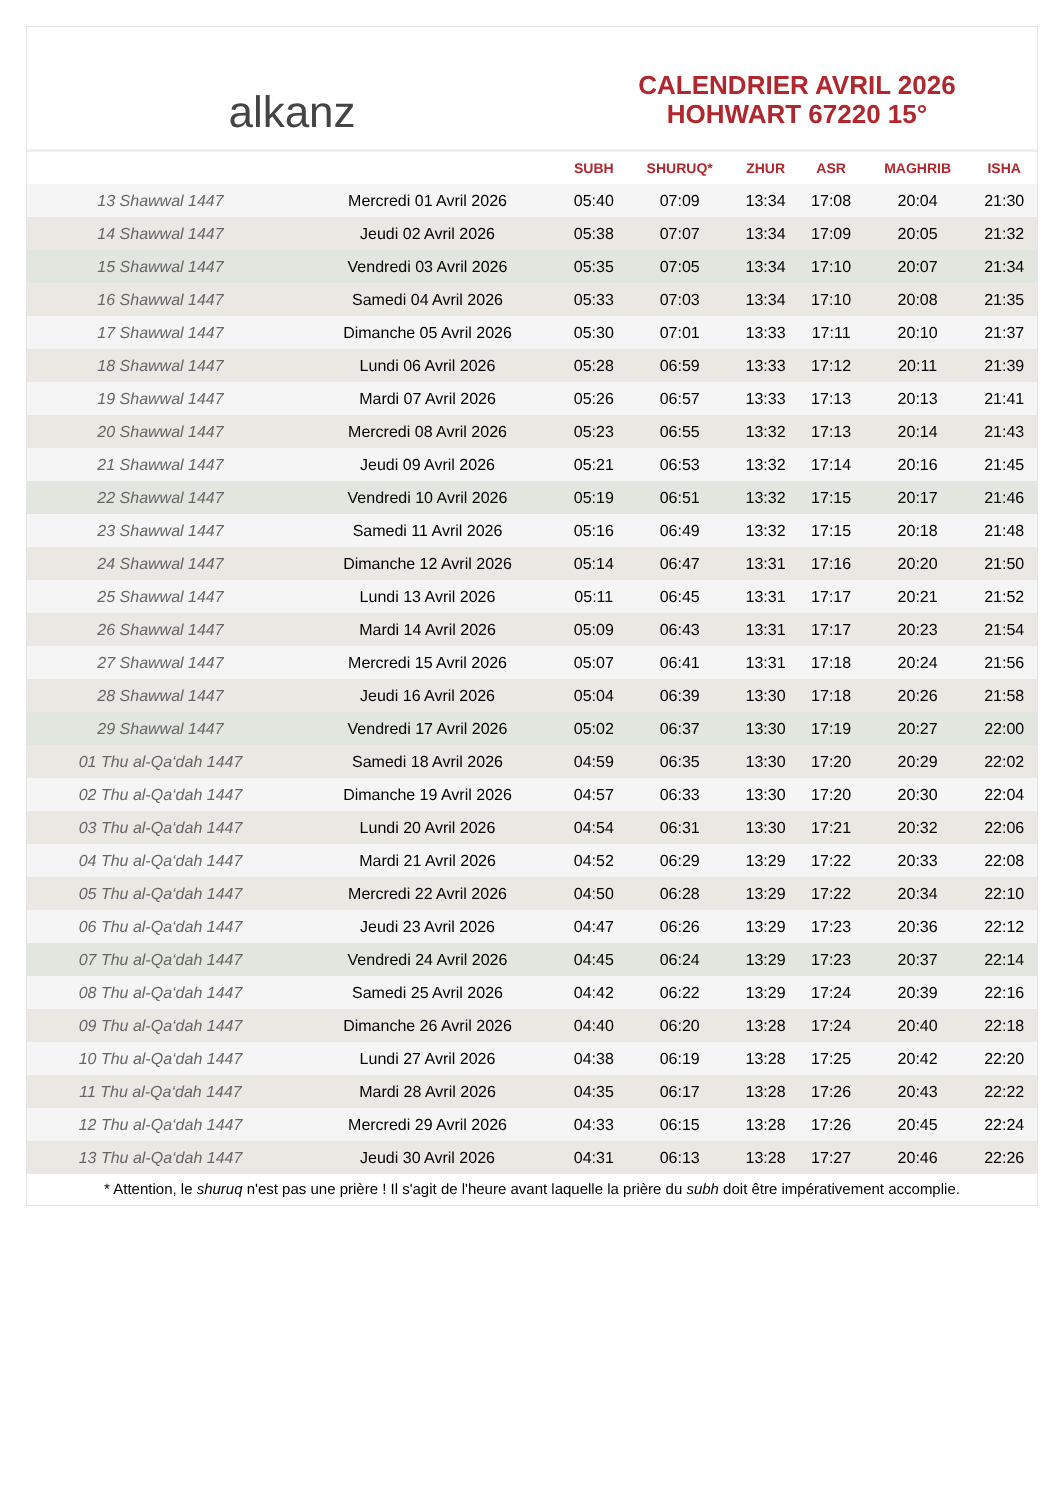alkanz
CALENDRIER AVRIL 2026
HOHWART 67220 15°
| | | SUBH | SHURUQ* | ZHUR | ASR | MAGHRIB | ISHA |
| --- | --- | --- | --- | --- | --- | --- | --- |
| 13 Shawwal 1447 | Mercredi 01 Avril 2026 | 05:40 | 07:09 | 13:34 | 17:08 | 20:04 | 21:30 |
| 14 Shawwal 1447 | Jeudi 02 Avril 2026 | 05:38 | 07:07 | 13:34 | 17:09 | 20:05 | 21:32 |
| 15 Shawwal 1447 | Vendredi 03 Avril 2026 | 05:35 | 07:05 | 13:34 | 17:10 | 20:07 | 21:34 |
| 16 Shawwal 1447 | Samedi 04 Avril 2026 | 05:33 | 07:03 | 13:34 | 17:10 | 20:08 | 21:35 |
| 17 Shawwal 1447 | Dimanche 05 Avril 2026 | 05:30 | 07:01 | 13:33 | 17:11 | 20:10 | 21:37 |
| 18 Shawwal 1447 | Lundi 06 Avril 2026 | 05:28 | 06:59 | 13:33 | 17:12 | 20:11 | 21:39 |
| 19 Shawwal 1447 | Mardi 07 Avril 2026 | 05:26 | 06:57 | 13:33 | 17:13 | 20:13 | 21:41 |
| 20 Shawwal 1447 | Mercredi 08 Avril 2026 | 05:23 | 06:55 | 13:32 | 17:13 | 20:14 | 21:43 |
| 21 Shawwal 1447 | Jeudi 09 Avril 2026 | 05:21 | 06:53 | 13:32 | 17:14 | 20:16 | 21:45 |
| 22 Shawwal 1447 | Vendredi 10 Avril 2026 | 05:19 | 06:51 | 13:32 | 17:15 | 20:17 | 21:46 |
| 23 Shawwal 1447 | Samedi 11 Avril 2026 | 05:16 | 06:49 | 13:32 | 17:15 | 20:18 | 21:48 |
| 24 Shawwal 1447 | Dimanche 12 Avril 2026 | 05:14 | 06:47 | 13:31 | 17:16 | 20:20 | 21:50 |
| 25 Shawwal 1447 | Lundi 13 Avril 2026 | 05:11 | 06:45 | 13:31 | 17:17 | 20:21 | 21:52 |
| 26 Shawwal 1447 | Mardi 14 Avril 2026 | 05:09 | 06:43 | 13:31 | 17:17 | 20:23 | 21:54 |
| 27 Shawwal 1447 | Mercredi 15 Avril 2026 | 05:07 | 06:41 | 13:31 | 17:18 | 20:24 | 21:56 |
| 28 Shawwal 1447 | Jeudi 16 Avril 2026 | 05:04 | 06:39 | 13:30 | 17:18 | 20:26 | 21:58 |
| 29 Shawwal 1447 | Vendredi 17 Avril 2026 | 05:02 | 06:37 | 13:30 | 17:19 | 20:27 | 22:00 |
| 01 Thu al-Qa‘dah 1447 | Samedi 18 Avril 2026 | 04:59 | 06:35 | 13:30 | 17:20 | 20:29 | 22:02 |
| 02 Thu al-Qa‘dah 1447 | Dimanche 19 Avril 2026 | 04:57 | 06:33 | 13:30 | 17:20 | 20:30 | 22:04 |
| 03 Thu al-Qa‘dah 1447 | Lundi 20 Avril 2026 | 04:54 | 06:31 | 13:30 | 17:21 | 20:32 | 22:06 |
| 04 Thu al-Qa‘dah 1447 | Mardi 21 Avril 2026 | 04:52 | 06:29 | 13:29 | 17:22 | 20:33 | 22:08 |
| 05 Thu al-Qa‘dah 1447 | Mercredi 22 Avril 2026 | 04:50 | 06:28 | 13:29 | 17:22 | 20:34 | 22:10 |
| 06 Thu al-Qa‘dah 1447 | Jeudi 23 Avril 2026 | 04:47 | 06:26 | 13:29 | 17:23 | 20:36 | 22:12 |
| 07 Thu al-Qa‘dah 1447 | Vendredi 24 Avril 2026 | 04:45 | 06:24 | 13:29 | 17:23 | 20:37 | 22:14 |
| 08 Thu al-Qa‘dah 1447 | Samedi 25 Avril 2026 | 04:42 | 06:22 | 13:29 | 17:24 | 20:39 | 22:16 |
| 09 Thu al-Qa‘dah 1447 | Dimanche 26 Avril 2026 | 04:40 | 06:20 | 13:28 | 17:24 | 20:40 | 22:18 |
| 10 Thu al-Qa‘dah 1447 | Lundi 27 Avril 2026 | 04:38 | 06:19 | 13:28 | 17:25 | 20:42 | 22:20 |
| 11 Thu al-Qa‘dah 1447 | Mardi 28 Avril 2026 | 04:35 | 06:17 | 13:28 | 17:26 | 20:43 | 22:22 |
| 12 Thu al-Qa‘dah 1447 | Mercredi 29 Avril 2026 | 04:33 | 06:15 | 13:28 | 17:26 | 20:45 | 22:24 |
| 13 Thu al-Qa‘dah 1447 | Jeudi 30 Avril 2026 | 04:31 | 06:13 | 13:28 | 17:27 | 20:46 | 22:26 |
* Attention, le shuruq n'est pas une prière ! Il s'agit de l'heure avant laquelle la prière du subh doit être impérativement accomplie.